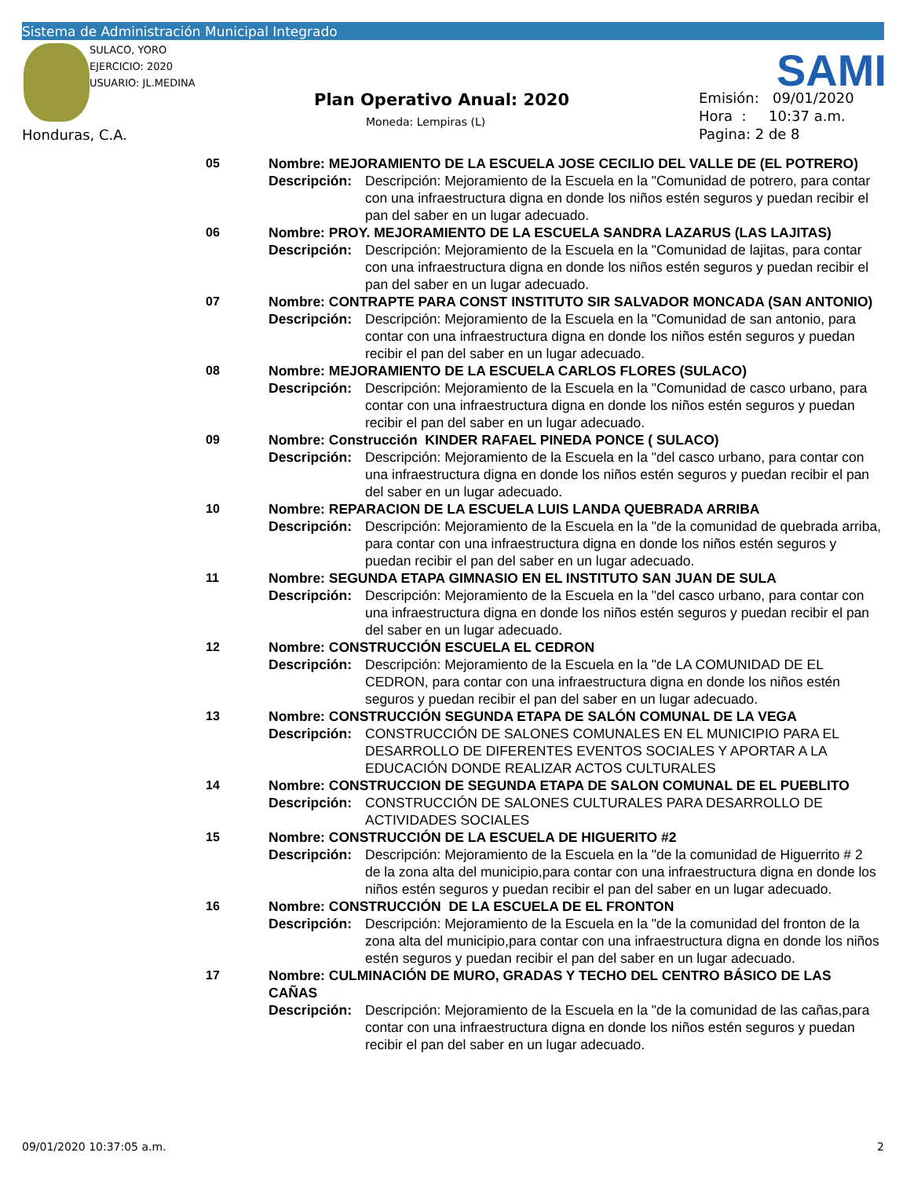Sistema de Administración Municipal Integrado
SULACO, YORO
EJERCICIO: 2020
USUARIO: JL.MEDINA
SAMI
Plan Operativo Anual: 2020
Moneda: Lempiras (L)
Emisión: 09/01/2020
Hora : 10:37 a.m.
Pagina: 2 de 8
Honduras, C.A.
05 Nombre: MEJORAMIENTO DE LA ESCUELA JOSE CECILIO DEL VALLE DE (EL POTRERO)
Descripción: Descripción: Mejoramiento de la Escuela en la "Comunidad de potrero, para contar con una infraestructura digna en donde los niños estén seguros y puedan recibir el pan del saber en un lugar adecuado.
06 Nombre: PROY. MEJORAMIENTO DE LA ESCUELA SANDRA LAZARUS (LAS LAJITAS)
Descripción: Descripción: Mejoramiento de la Escuela en la "Comunidad de lajitas, para contar con una infraestructura digna en donde los niños estén seguros y puedan recibir el pan del saber en un lugar adecuado.
07 Nombre: CONTRAPTE PARA CONST INSTITUTO SIR SALVADOR MONCADA (SAN ANTONIO)
Descripción: Descripción: Mejoramiento de la Escuela en la "Comunidad de san antonio, para contar con una infraestructura digna en donde los niños estén seguros y puedan recibir el pan del saber en un lugar adecuado.
08 Nombre: MEJORAMIENTO DE LA ESCUELA CARLOS FLORES (SULACO)
Descripción: Descripción: Mejoramiento de la Escuela en la "Comunidad de casco urbano, para contar con una infraestructura digna en donde los niños estén seguros y puedan recibir el pan del saber en un lugar adecuado.
09 Nombre: Construcción KINDER RAFAEL PINEDA PONCE ( SULACO)
Descripción: Descripción: Mejoramiento de la Escuela en la "del casco urbano, para contar con una infraestructura digna en donde los niños estén seguros y puedan recibir el pan del saber en un lugar adecuado.
10 Nombre: REPARACION DE LA ESCUELA LUIS LANDA QUEBRADA ARRIBA
Descripción: Descripción: Mejoramiento de la Escuela en la "de la comunidad de quebrada arriba, para contar con una infraestructura digna en donde los niños estén seguros y puedan recibir el pan del saber en un lugar adecuado.
11 Nombre: SEGUNDA ETAPA GIMNASIO EN EL INSTITUTO SAN JUAN DE SULA
Descripción: Descripción: Mejoramiento de la Escuela en la "del casco urbano, para contar con una infraestructura digna en donde los niños estén seguros y puedan recibir el pan del saber en un lugar adecuado.
12 Nombre: CONSTRUCCIÓN ESCUELA EL CEDRON
Descripción: Descripción: Mejoramiento de la Escuela en la "de LA COMUNIDAD DE EL CEDRON, para contar con una infraestructura digna en donde los niños estén seguros y puedan recibir el pan del saber en un lugar adecuado.
13 Nombre: CONSTRUCCIÓN SEGUNDA ETAPA DE SALÓN COMUNAL DE LA VEGA
Descripción: CONSTRUCCIÓN DE SALONES COMUNALES EN EL MUNICIPIO PARA EL DESARROLLO DE DIFERENTES EVENTOS SOCIALES Y APORTAR A LA EDUCACIÓN DONDE REALIZAR ACTOS CULTURALES
14 Nombre: CONSTRUCCION DE SEGUNDA ETAPA DE SALON COMUNAL DE EL PUEBLITO
Descripción: CONSTRUCCIÓN DE SALONES CULTURALES PARA DESARROLLO DE ACTIVIDADES SOCIALES
15 Nombre: CONSTRUCCIÓN DE LA ESCUELA DE HIGUERITO #2
Descripción: Descripción: Mejoramiento de la Escuela en la "de la comunidad de Higuerrito # 2 de la zona alta del municipio,para contar con una infraestructura digna en donde los niños estén seguros y puedan recibir el pan del saber en un lugar adecuado.
16 Nombre: CONSTRUCCIÓN DE LA ESCUELA DE EL FRONTON
Descripción: Descripción: Mejoramiento de la Escuela en la "de la comunidad del fronton de la zona alta del municipio,para contar con una infraestructura digna en donde los niños estén seguros y puedan recibir el pan del saber en un lugar adecuado.
17 Nombre: CULMINACIÓN DE MURO, GRADAS Y TECHO DEL CENTRO BÁSICO DE LAS CAÑAS
Descripción: Descripción: Mejoramiento de la Escuela en la "de la comunidad de las cañas,para contar con una infraestructura digna en donde los niños estén seguros y puedan recibir el pan del saber en un lugar adecuado.
09/01/2020 10:37:05 a.m. 2